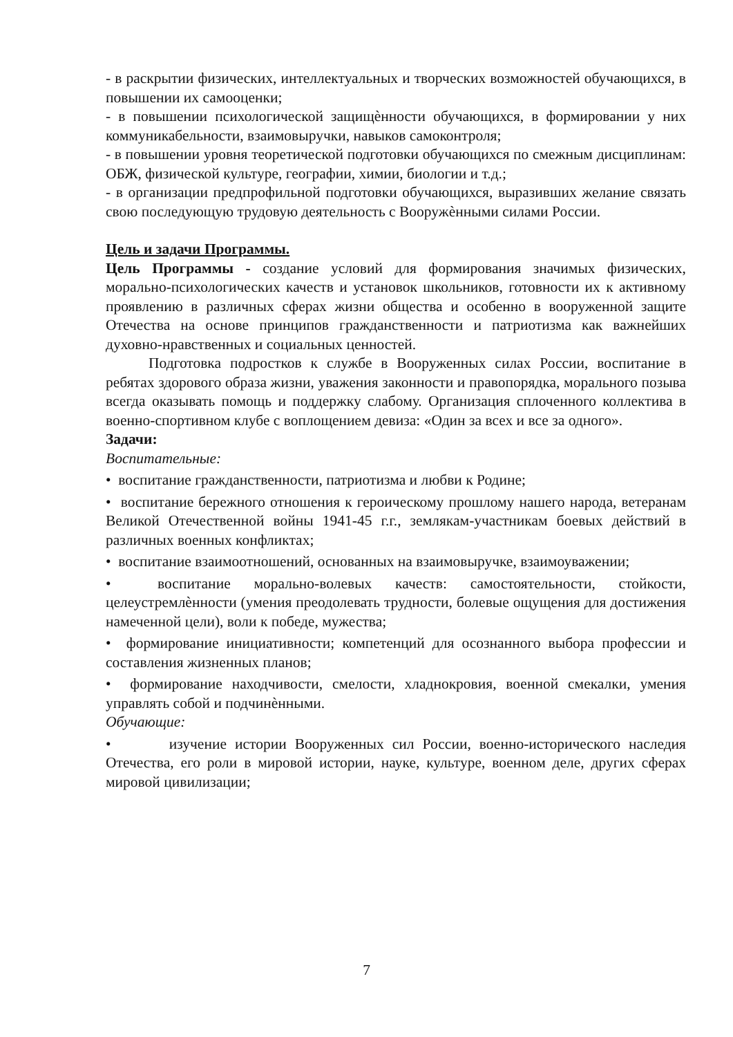- в раскрытии физических, интеллектуальных и творческих возможностей обучающихся, в повышении их самооценки;
- в повышении психологической защищѐнности обучающихся, в формировании у них коммуникабельности, взаимовыручки, навыков самоконтроля;
- в повышении уровня теоретической подготовки обучающихся по смежным дисциплинам: ОБЖ, физической культуре, географии, химии, биологии и т.д.;
- в организации предпрофильной подготовки обучающихся, выразивших желание связать свою последующую трудовую деятельность с Вооружѐнными силами России.
Цель и задачи Программы.
Цель Программы - создание условий для формирования значимых физических, морально-психологических качеств и установок школьников, готовности их к активному проявлению в различных сферах жизни общества и особенно в вооруженной защите Отечества на основе принципов гражданственности и патриотизма как важнейших духовно-нравственных и социальных ценностей.
Подготовка подростков к службе в Вооруженных силах России, воспитание в ребятах здорового образа жизни, уважения законности и правопорядка, морального позыва всегда оказывать помощь и поддержку слабому. Организация сплоченного коллектива в военно-спортивном клубе с воплощением девиза: «Один за всех и все за одного».
Задачи:
Воспитательные:
• воспитание гражданственности, патриотизма и любви к Родине;
• воспитание бережного отношения к героическому прошлому нашего народа, ветеранам Великой Отечественной войны 1941-45 г.г., землякам-участникам боевых действий в различных военных конфликтах;
• воспитание взаимоотношений, основанных на взаимовыручке, взаимоуважении;
• воспитание морально-волевых качеств: самостоятельности, стойкости, целеустремлѐнности (умения преодолевать трудности, болевые ощущения для достижения намеченной цели), воли к победе, мужества;
• формирование инициативности; компетенций для осознанного выбора профессии и составления жизненных планов;
• формирование находчивости, смелости, хладнокровия, военной смекалки, умения управлять собой и подчинѐнными.
Обучающие:
• изучение истории Вооруженных сил России, военно-исторического наследия Отечества, его роли в мировой истории, науке, культуре, военном деле, других сферах мировой цивилизации;
7